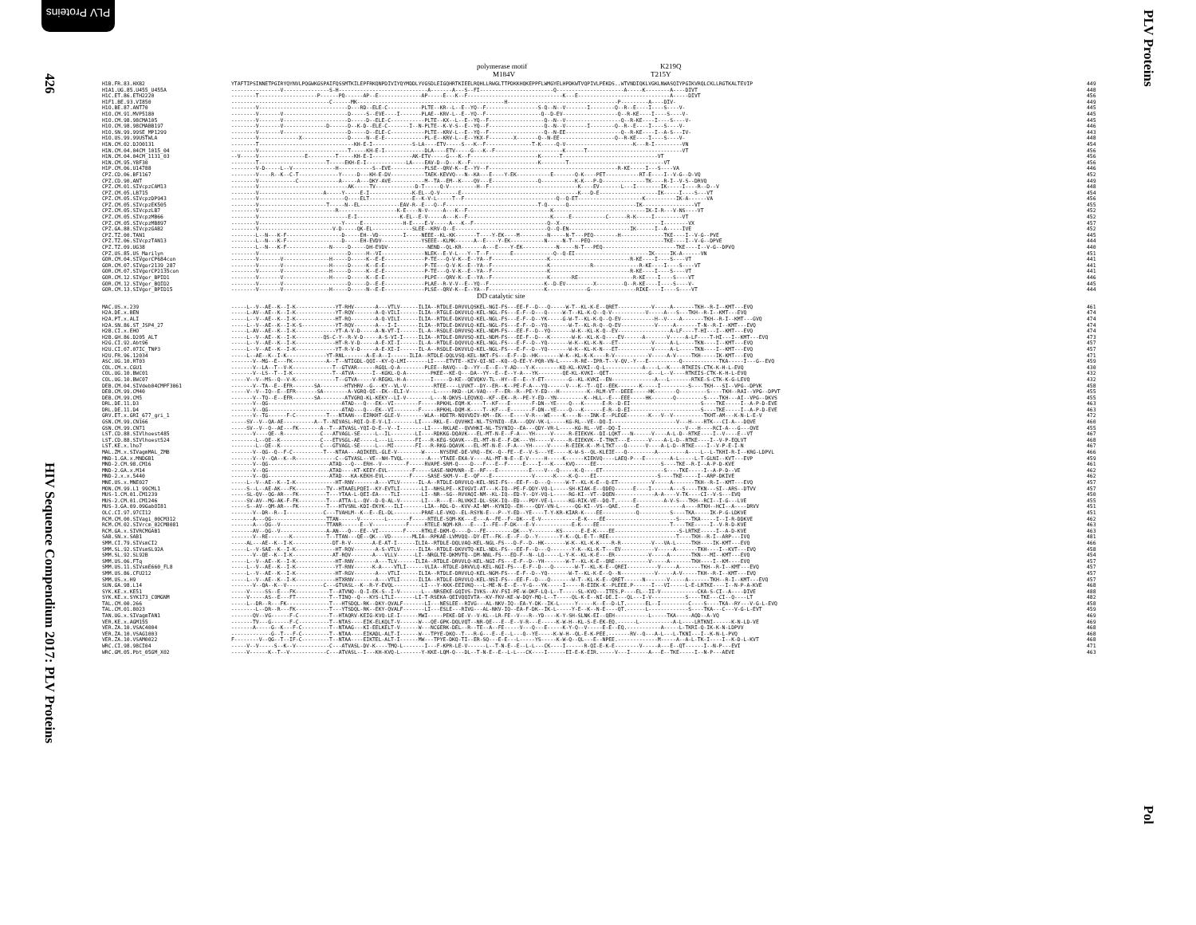PLV Proteins
426
HIV Sequence Compendium 2017: PLV Proteins
PLV Proteins
Pol
polymerase motif
M184V
K219Q
T215Y
| H1B.FR.83.HXB2 | YTAFTIPSINNETPGIRYQYNVLPQGWKGSPAIFQSSMTKILEPFRKQNPDIVIYQYMDDLYVGSDLEIGQHRTKIEELRQHLLRWGLTTPDKKHQKEPPFLWMGYELHPDKWTVQPIVLPEKDS..WTVNDIQKLVGKLNWASQIYPGIKVRQLCKLLRGTKALTEVIP | 449 |
| H1A1.UG.85.U455_U455A | ----------------V---------------S-H-----------------------------A-------A---S--FI------------------------Q----------------------A-----K--------A----DIVT | 448 |
| H1C.ET.86.ETH2220 | --------T-------------------P------PQ------AP--E--------------AP-----E---K--F-------------------------------K---E------------------------------A-----DIVT | 456 |
| H1F1.BE.93.VI850 | --------------------------------C------MK------------------------------------------------H------------------------------------P---------A----DIV- | 449 |
| H1O.BE.87.ANT70 | --------V-----------------------------D---RD--ELE-C-----------PLTE--KR--L--E--YQ--F-----------------S-Q--N--V-------I--------Q--R--E----I----S----V- | 445 |
| H1O.CM.91.MVP5180 | --------V-------V---------------------D-----S--EVE----I-------PLAE--KRV-L--E--YQ--F------------------Q--D-EV------------------Q--R-KE----I----S----V- | 445 |
| H1O.CM.98.98CMA105 | --------V-------V---------------------D-----D--ELE-C-----------PLTE--KX--L--E--YQ--F------------------Q--N--V------------------Q--R-KE----I----S----V- | 445 |
| H1O.CM.98.98CMABB197 | --------V-------V--------------D------D--K-D--ELE-C-------I--N-PLTE--K-V-S--E--YQ--F------------------Q--N--V-------I--------Q--R--E----I----S----V- | 446 |
| H1O.SN.99.99SE_MP1299 | --------V-------V---------------------D-----D--ELE-C-----------PLTE--KRV-L--E--YQ--F------------------Q--N-EE------------------Q--R-KE----I--A-S---IV- | 443 |
| H1O.US.99.99USTWLA | --------V-------------X---------------D-----N--E-E-------------PL-E--KRV-L--E--YKX-F--------X-------Q--N-EE------------------Q--R-KE----I----S----V- | 448 |
| H1N.CM.02.DJO0131 | --------T-------------------------------KH-E-I-------------S-LA----ETV-----S---K--F---------------T-K-----Q-V----------------------K---R-I---------VN | 454 |
| H1N.CM.04.04CM_1015_04 | --------V-----------------------------T-----KH-E-I-------------DLA----ETV-----G---K--F----------------------K------T-------------------------------VT | 456 |
| H1N.CM.04.04CM_1131_03 | --V-----V---------------E---------T-----KH-E-I-------------AK-ETV-----G---K--F----------------------K------T-------------------------------VT | 456 |
| H1N.CM.95.YBF30 | --------T----------------------T-----EKH-E-I-------------LA----EAV-D--D---K--F----------------------K--------T-------------------------------VT | 456 |
| H1P.CM.06.U14788 | --------V-D-----L--V--------------H-----------S--EVE-----------PLSE--QRV-K--E--YV--F------------------------------------------R-KE-----I---S----VA | 446 |
| CPZ.CD.06.BF1167 | --------V----R--K--C-T-------------Y-----D---KH-E-DV-----------TAEK-KEVVQ---N--KA---E----Y-EK-----------E-------Q-K----PET-----------RT-E----I--V-G--D-VQ | 452 |
| CPZ.CD.90.ANT | --------V------------C-------------A-----A---DKY-AVE-----------M--TA--EM--K----QV---E---------------Q-----------K-K---P-D--------------TK----R-I--V-S--DRVQ | 449 |
| CPZ.CM.01.SIVcpzCAM13 | --------V-----------------------------AK-----TV-------------D-T-----Q-V---------H--F-----------------------------K----EV-------L---I--------IK-----I----R--D--V | 448 |
| CPZ.CM.05.LB715 | --------V---------------------A-----Y-----E-I--------------K-EL--Q-V------E--------------------------------------K---D-E-------------------IK-----I----S---VT | 454 |
| CPZ.CM.05.SIVcpzDP943 | --------V----------------------------Q----ELT--------------E--K-V-L-----T--F------------------------------Q--Q-ET---------------------K----------IK-A------VA | 456 |
| CPZ.CM.05.SIVcpzEK505 | --------V----------------------T-----N--EL-------------EAV-R--E---Q--F------------------------------T-Q------Q----------------------IK-----------------VT | 455 |
| CPZ.CM.05.SIVcpzLB7 | --------V-------------------------R-------------------K-E----N-V-----A---K--F---------------------------K------------------------------IK-I-R---V-NS----VT | 452 |
| CPZ.CM.05.SIVcpzMB66 | --------V-----------------------------E-I--------------K-EL--E-V-----A---K--F---------------------------K-----E-----------C------R-K-----I---------VT | 452 |
| CPZ.CM.05.SIVcpzMB897 | --------V---------------------------Y-----E-------------H-E----E-V-----A---K--F------------------------Q--X---------------------------------I--------VX | 457 |
| CPZ.GA.88.SIVcpzGAB2 | --------V------------------------V-D-----QK-EL-------------SLEE--KRV-Q--E------------------------------Q--Q-EN--------------------IK------I--A-----IVE | 452 |
| CPZ.TZ.00.TAN1 | --------L--N---K-F------------------D-----EH--VD--------I-----NEEE--KL-KK-------T----Y-EK----M---------N-----N-T---PEQ--------H--------------TKE----I--V-G--PVE | 445 |
| CPZ.TZ.06.SIVcpzTAN13 | --------L--N---K-F------------------D-----EH-EVDV-------------YSEEE--KLMK------A--E----Y-EK-----------N-----N-T---PEQ------------------------TKE----I--V-G--DPVE | 444 |
| CPZ.TZ.09.UG38 | --------L--N---K-F--------------N-----D-----DH-EVDV-------------NEND--QL-KR-------A---E----Y-EK-----------N-----N-T---PEQ------------------------TKE----I--V-G--DPVQ | 440 |
| CPZ.US.85.US_Marilyn | --------V-----------------------------D-----H--VI--------------NLEK--E-V-L---Y--T--F-------E-------------Q--Q-EI------------------------IK-----IK-A------VN | 451 |
| GOR.CM.04.SIVgorCP684con | --------V-------V---------------H-----D-----K--E-E-------------P-TE---Q-V-K--E--YA--F------------------K--------------------------R-KE----I----S----VT | 441 |
| GOR.CM.07.SIVgor2139_287 | --------V-------V---------------H-----D-----K--E-E-------------P-TE---Q-V-K--E--YA--F------------------K-------------R---------------R-KE----I----S----VT | 441 |
| GOR.CM.07.SIVgorCP2135con | --------V-------V---------------H-----D-----K--E-E-------------P-TE---Q-V-K--E--YA--F------------------K--------------------------R-KE----I----S----VT | 441 |
| GOR.CM.12.SIVgor_BPID1 | --------V-------V---------------H-----D-----K--E-E-------------PLPE---QRV-K--E--YA--F------------------K-------RE------------------R-KE----I----S----VT | 446 |
| GOR.CM.12.SIVgor_BQID2 | --------V-------V---------------------D-----D--E-E-------------PLAE--R-V-V--E--YQ--F------------------K--D-EV---------X---------Q--R-KE----I----S----V- | 445 |
| GOR.CM.13.SIVgor_BPID15 | --------V-------V---------------H-----D-----N--E-E-------------PLSE--QRV-K--E--YA--F------------------K-------------G---------------RIKE----I----S----VT | 444 |
| DD catalytic site | | |
| MAC.US.x.239 | -----L--V--AE--K--I-K-------------YT-RHV-------A---VTLV------ILIA--RTDLE-DRVVLQSKEL-NGI-FS---EE-F--D---Q-----W-T--KL-K-E--QRET-----------V-----A-------TKH--R-I--KMT---EVQ | 461 |
| H2A.DE.x.BEN | -----L-AV--AE--K--I-K-------------YT-RQV-------A-Q-VILI------ILIA--RTGLE-DKVVLQ-KEL-NGL-FS---E-F--D---Q-----W-T--KL-K-Q--Q-V-----------V-----A---S---TKH--R-I--KMT---EVQ | 474 |
| H2A.PT.x.ALI | -----L--V--AE--K--I-K-------------HT-RQ--------A-Q-VILI------ILIA--RTDLE-DKVVLQ-KEL-NGL-FS---E-F--D--YK-----G-W-T--KL-K-Q--Q-EV-----------H--V----A-------TKH--R-I--KMT---GVQ | 474 |
| H2A.SN.86.ST_JSP4_27 | -----L--V--AE--K--I-K-S-----------YT-RQV-------A---I-I-------ILIA--RTDLE-DKVVLQ-KEL-NGL-FS---E-F--D--YQ-------W-T--KL-R-Q--Q-EV-----------V-----A-------T-N--R-I--KMT---EVQ | 474 |
| H2B.CI.x.EHO | -----L-AV--AE--K--I-K-------------YT-A-V-D-----A-N-VT-I------IL-A--RSDLE-DRVVSQ-KEL-NDM-FS---EE-F--D--YQ-------W-K--KL-K-Q--EV-----------------A-LF----T-HI---I--KMT---EVQ | 474 |
| H2B.GH.86.D205_ALT | -----L--V--AE--K--I-K---------QS-C-Y--R-V-D-----A-S-VI-I-----ILIA--RTDLE-DRVVSQ-KEL-NDM-FS---EE-F--D---K-------W-K--KL-K-Q----EV------A-------V-----A-LF----T-HI---I--KMT---EVQ | 473 |
| H2G.CI.92.Abt96 | -----L--V--AE--K--I-K-------------HT-R-V-D-----A-E-XI-I------IL-A--RTDLE-DQVVLQ-KEL-NGL-FS---E-F--D--YQ-------W-K--KL-K-N---ET-----------V-----A-L-----TKN----I--KMT---EVQ | 457 |
| H2U.CI.07.07IC_TNP3 | -----L--V--AE--K--I-K-------------YT-R-V-D-----A-E-XI-I------IL-A--RSDLE-DKVVLQ-KEL-NGL-FS---E-F--D--YQ-------W-K--KL-K-N---ET-----------V-----A-L-----TKN----I--KMT---EVQ | 457 |
| H2U.FR.96.12034 | -----L--AE--K--I-K-------------YT-RNL-------A-E-A--I------ILIA--RTDLE-DQLVSQ-KEL-NKT-FS---E-F--D--HK-------W-K--KL-K-K----R-V-----------V-----A-V-----TKH-----IK-KMT---EVQ | 471 |
| ASC.UG.10.RT03 | -------V--MG--E---FK-----------A--T--NTIGDL-QQI--KY-Q-LMI-------LI----ETVTE--KIV-QI-NI--KQ--Q-EE-Y-PQR-VN-L-----R-RE--IPR-T--V-QV.-Y---E----------Q------------TKA-----I---G--EVQ | 459 |
| COL.CM.x.CGU1 | -------V--LA--T--V-K-------------T--GTVAR------RGQL-Q-A--------PLEE--RAVQ---D--YY--E--E--Y-AD---Y-K--------KQ-KL-KVKI--Q-L------------A----L--K----RTKEIS-CTK-K-H-L-EVQ | 430 |
| COL.UG.10.BWC01 | -------V--LS--T--I-K-------------T--ATVA------I--KGKL-Q-A--------PKEE--KE-Q---DA--YY--E--E--Y-A---YK--------QE-KL-KVKI--QET-------------G---L--V----RTKEIS-CTK-K-H-L-EVQ | 432 |
| COL.UG.10.BWC07 | -----V--V--MS--Q--V-K-------------T--GTVA-----V-REGKL-H-A--------I-----D-KE--QEVQKV-TL--HY--E--E--Y-ET--------G--KL-KVKI--EN--------------A---L-------RTKE-S-CTK-K-G-LEVQ | 432 |
| DEB.CM.04.SIVdeb04CMPF3061 | -------V--TA--E--EFR-------SA--------HTVHRV--G---KY--VL-V---------RTEE----LVVKT--DY--ER--K--PE-F-A---YQ------V---K--T--QI--EEK-------K-----I---------S----TKH---SI--VPG--DPVK | 458 |
| DEB.CM.99.CM40 | -----V--V--IQ--E--EFR-------SA--------A-VGRQ-QI--EK--ELI-V--------L-----RKD--LK-VAQ---F--ER--R--PE-Y-ED---H---------K--RLM-VT--DEEE-----HK-------Q---------S----TKH--RAI--VPG--DPVT | 455 |
| DEB.CM.99.CM5 | -------V--TQ--E--EFR-------SA--------ATVGRQ-KL-KEKY--LI-V--------L---N-DKVS-LEQVKQ--KF--EK--R--PE-Y-ED--YN---------K--HLL--E---EEE-----HK-------Q---------S----TKH---AI--VPG--DKVS | 455 |
| DRL.DE.11.D3 | -------V--QG------------------------ATAD---Q---EK--VI--------F-----RPKHL-EQM-K----T--KF---E-------F-DN--YE----Q---K------E-R--D-EI-----------------------S----TKE-----I--A-P-D-EVE | 463 |
| DRL.DE.11.D4 | -------V--QG------------------------ATAD---Q---EK--VI--------F-----RPKHL-DQM-K----T--KF---E-------F-DN--YE----Q---K------E-R--D-EI-----------------------S----TKE-----I--A-P-D-EVE | 463 |
| GRV.ET.x.GRI_677_gri_1 | -------V--TG------F-C----------T---NTAAN---EIRKHT-GLE-V--------WLA--HDETR-NQVVDIV-KM--EK---E----V-R---WE----K----N---INK-E--PLEGE-------K---V--V----------TKHT-AM---K-N-L-E-V | 472 |
| GSN.CM.99.CN166 | -----SV--V--QA-AE----------A--T--NIVASL-RQI-D-E-V-LI--------LI----RKL-E--QVVHKI-NL-TSYNIQ--EA---QDV-VK-L-----KG-RL--VE--DQ-I---------------------V---H----RTK---CI-A---DQVE | 460 |
| GSN.CM.99.CN71 | -----SV--V--Q--AE---FK-------A--T--ATVASL-YQI-D-E--V--I--------LI----RKLAE--QVVHKI-NL-TSYNIQ--EA---QDY-VR-L-----KG-RL--VE--DQ-I---------------------V---H----RCI-A---G---QVE | 455 |
| LST.CD.88.SIVlhoest485 | -------V----QE--R------------C---ATVAGL-SE-----L--IL--------LI----RDKKG-DQAVK---EL-MT-N-E--F-A---YH-----V-----R-EIEKVK--DI-LQKT---N------V----A-L-D--RTKE----I--V----E--VT | 467 |
| LST.CD.88.SIVlhoest524 | --------L--QE--K-------------C---ETVSGL-AE-----L---LL-------FI---R-KEG-SQAVK---EL-MT-N-E--F-DK---YH-----V-----R-EIEKVK--I-TRKT---E------V----A-L-D--RTKE----I--V-P-EQLVT | 468 |
| LST.KE.x.lho7 | --------L--QE--K-------------C---GTVAGL-SE-----L---MI-------FI---R-RKG-DQAVK---EL-MT-N-E--F-A---YH-----V-----R-EIEK-K--M-LTKT---Q------V----A-L-D--RTKE----I--V-P-E-I-N | 467 |
| MAL.ZM.x.SIVagmMAL_ZMB | -------V--QG--Q--F-C----------T---NTAA---AQIKEEL-GLE-V--------W-----NYSERE-DE-VRQ--EK--Q--FE--E--V-S---YE-----K-W-S--QL-KLEIE---Q---------A---------A----L--L-TKHI-R-I--KRG-LDPVL | 466 |
| MND-1.GA.x.MNDGB1 | -------V--V--QA--K--R-------------C--GTVASL--VE--NH-TVQL--------A---YTAEE-EKA-V----AL-MT-N-E--E-V-----H-----K------KIEKVQ----LAEQ-P---E--------A-L-----L-T-GLNI--KVT---EVP | 459 |
| MND-2.CM.98.CM16 | -------V--QG--------------------ATAD---Q---ERH--V--------F-----RVAPE-SRM-Q----D---F---E--F-----E----I---K----KVQ-----EE---------------------S----TKE--R-I--A-P-D-KVE | 461 |
| MND-2.GA.x.M14 | -------V--QG--------------------ATAD----KT-KEEY-EVL--------F-----SASE-NKMVNR--E--RF---E----------E----V---Q-----K-Q----ET--------------------S----TKE-----I--A-P-D--VE | 462 |
| MND-2.x.x.5440 | -------V--QG--------------------ATAD---KA-KEKH-EVL--------F-----SASE-SKM-V--E--QF---E-------------V------K----K-Q----EI--------------------S----TKE-----I--ARP-DKIVE | 462 |
| MNE.US.x.MNE027 | -----L--V--AE--K--I-K-------------HT-RNV-------A---VTLV------IL-A--RTDLE-DRVVLQ-KEL-NSI-FS---EE-F--D---Q-----W-T--KL-K-E--Q-ET-----------V-----A-------TKH--R-I--KMT---EVQ | 457 |
| MON.CM.99.L1_99CML1 | -----S--L--AE-AK---FK----------TV--HTAAELPQEI--KY-EVTLI-------LI--NHSLPE--KIVGVI-AT---K-IQ--PE-F-DDY-VQ-L-----SH-KIAK-E--QDEQ------E----I------A---S----TKN---SI--ARS--DTVV | 457 |
| MUS-1.CM.01.CM1239 | -----SL-QV--QG-AR---FK---------T---YTAA-L-QEI-EA----TLI-------LI--NR--SG--RVVAQI-NM--KL-IQ--ED-Y--DY-VQ-L-----RG-KI--VT--DQEN-------------A-A----V-TK----CI--V-S---EVQ | 450 |
| MUS-2.CM.01.CM1246 | -----SV-AV--MG-AK-F-FK---------T---ATTA-L--QV--D-Q-AL-V-------LI---R---E--RLVKKI-DL-SSK-IQ--ED---PDY-VE-L-----KG-RIK-VE--DQ-T.-----E---------A-V-S---TKH--RCI--I-G---LVE | 455 |
| MUS-3.GA.09.09GabOI81 | -----S--AV--QM-AR---FK---------T---HTVSNL-KDI-EKYK---ILI-------LIA--RDL-D--KVV-AI-NM--KYNIQ--EH----QDY-VN-L-----QG-KI--VS--QAE.-----E--------------A----RTKH--HCI--A----DRVV | 451 |
| OLC.CI.97.97CI12 | -------V--DR--R--I------------C---TVAHLM--K--E--EL-DL---------PRAE-LE-VKQ--EL-RSYN-E---P--Y-ED--YE----T-Y-KR-KIAR-K----EE-----------Q----------S----TKA-----IK-P-G-LDKVE | 451 |
| RCM.CM.00.SIVagi_00CM312 | -------A---QG------------------TTAN------V--------L-------F-----RTELE-SQM-KK---E---A--FE--F--DK---E-V------------E-K----EE-----------------------S----TKA-----I--I-R-DDKVE | 462 |
| RCM.CM.02.SIVrcm_02CM8081 | -------A---QG--V---------------TTANR------E--V-----------F-----RTELE-NQM-KR---E---I--FE--F-DK---E-V------------E-K----EE-----------------------T----TKE-----I--V-R-D-KVE | 463 |
| RCM.GA.x.SIVRCMGAB1 | -------AV--QG--V---------------A-AN---Q---EE--VI--------F-----RTKLE-DKM-Q----D---FE---------DK---Y--------KS------E-E-K----EE---------------------S-LRTKE-----I--A-D-KVE | 463 |
| SAB.SN.x.SAB1 | -------V--RE-------K-----------T--TTAN---QE--QK---VD-------MLIA--RPKAE-LVMVQQ--DY-ET--FK--E--F--D--Y-------Y-K--QL-E-T--REE----------------------T----TKH--R-I--ARP---IVQ | 481 |
| SMM.CI.79.SIVsmCI2 | -----AL---AE--K--I-K-------------DT-R-V-------A-E-AT-I------ILIA--RTDLE-DQLVAQ-KEL-NGL-FS---D-F--D--HK-------W-K--KL-K-K----R-R----------V---VA-L-----TKH----IK-KMT---EVQ | 466 |
| SMM.SL.92.SIVsmSL92A | -----L--V-SAE--K--I-K-------------HT-RQV-------A-S-VTLV------ILIA--RTDLE-DKVVTQ-KEL-NDL-FS---EE-F--D---Q-------Y-K--KL-K-T---EV-----------V-----A-------TKH----I--KVT---EVQ | 458 |
| SMM.SL.92.SL92B | -------V--QE--K--I-K-------------AT-RQV-------A---VLLV------LI--NRGLTE-DKMVTQ--DM-NNL-FS---ED-F--N--LQ-----L-Y-K--KL-K-E---ER-----------V-----A-------TKN---MI--KMT---EVQ | 454 |
| SMM.US.06.FTq | -----L--V--AE--K--I-K-------------HT-RNV-------A---TLV------ILIA--RTDLE-DRVVLQ-KEL-NGI-FS---E-F--D--YH-------W-T--KL-K-E--QRE-----------V-----A-------TKH----I--KM----EVQ | 457 |
| SMM.US.11.SIVsmE660_FL8 | -----L--V--AE--K--I-K-------------YT-RNV------K-A----VTLI------VLIA--RTDLE-DRVVLQ-KEL-NGI-FS---E-F--D---Q-------W-T--KL-K-E--QREI----------V-----A-------TKH--R-I--KMT---EVQ | 457 |
| SMM.US.86.CFU212 | -----L--V--AE--K--I-K-------------HT-RGV-------A---VTLI------ILIA--RTDLE-DRVVLQ-KEL-NGM-FS---E-F--D--YQ-------W-T--KL-K-E--Q--N-----------V-----A-V-----TKH--R-I--KMT---EVQ | 457 |
| SMM.US.x.H9 | -----L--V--AE--K--I-K-------------HTXRNV-------A---VTLI------ILIA--RTDLE-DRVVLQ-KEL-NSI-FS---EE-F--D---Q-------W-T--KL-K-E--QRET------N-------V-----A-------TKH--R-I--KMT---EVQ | 457 |
| SUN.GA.98.L14 | -------V--QA--K--V------------C---GTVASL--K--R-Y-EVQL---------LI---Y-KKK-EEIVKQ---L-ME-N-E--E--Y-G---YK-----I-----R-EIEK-K--PLEEE.P------I---VI-----L-E-LRTKE----I--N-P-A-KVE | 468 |
| SYK.KE.x.KE51 | -----V-----SS--E---FK-----------T--ATVNQ--Q-I-EK-S--I-V-------L---NRSEKE-GQIVS-IVKS--AV-FSI-PE-W-DKF-LQ-L--T-----SL-KVQ---ITES.P----EL--II-V------------CKA-S-CI--A----DIVE | 488 |
| SYK.KE.x.SYK173_COMGNM | -----V-----AS--E---FT-----------T--TINQ--Q---KYS-LTLI-------LI-T-RSEKA-QEIVQQIVTA--KV-FKV-KE-W-DQY-MQ-L--T-----QL-K-E--NI-DE.I---QL---I-V-----------S----TKE---CI--Q----LT | 482 |
| TAL.CM.00.266 | -----L--DR--R---FK--------------T---HTSDQL-RK--DKY-QVALF-------LI---NESLEE--RIVG---AL-NKV-IQ--EA-Y-DK--IK-L-----Y-----K--E--D-LT.------EL--I---------C----S----TKA--RY---V-G-L-EVQ | 458 |
| TAL.CM.01.8023 | --------L--DR--R---FK-----------T---YTSDQL-RK--EKY-QVALF-------LI---ESLE---RIVG---AL-NKV-IQ--EA-F-DK--IK-L-----Y-E--K--N-E----QT.------L-------------S----TKA---C---V-G-L-EVT | 459 |
| TAN.UG.x.SIVagmTAN1 | -------QV--VG------F-C----------T--HTAQRV-KEIG-KVQ-LE-I------MWI-----PEKE-DE-V--V-KL--LR-FE--V---R--YD----K-Y-SH-SLNK-EI--QEH-----------L-----TKA-----AQD--A-VQ | 469 |
| VER.KE.x.AGM155 | -------TV---G------F-C----------T--NTAS----EIK-ELKQLT-V------W---QE-GPK-DQLVQT--NR-QE---E--E--V-R---E-----K-W-H--KL-S-E-EK-EQ.------L-----------A-L----LRTKNI------K-N-LD-VE | 469 |
| VER.ZA.10.VSAC4004 | -------A-----G--K---F-C---------T--NTAAG---KI-EELKELT-V------W---NCGERK-DEL--R--TE--A--FE-----V---Q---E-----K-Y-Q--V-----E-E--EQ.-----------A-----L-TKRI-Q-IK-K-N-LDPVV | 468 |
| VER.ZA.10.VSAG1003 | -------------G--T---F-C---------T--NTAA----EIKADL-ALT-I------W---TPYE-DKQ--T---R-G---E--E--L---Q--YE-----K-W-H--QL-E-K-PEE.-------RV--Q---A-L---L-TKNI---I--K-N-L-PVQ | 468 |
| VER.ZA.10.VSAM0022 | F--------V--QG--T--IF-C---------T--NTAA----EIKTEL-ALT-I------MW---TPYE-DKQ-TI--ER-SQ---E-E---L-----YS-----K-W-Q--QL---E--NPEE.-------------M-----A--A-L-TK-I----I--K-D-L-KVT | 468 |
| WRC.CI.98.98CI04 | -----V--V-----S--K--V-----------C---ATVASL-DV-K----TMQ-L-------I---F-KPR-LE-V------L--T-N-E--E--L-L---CK----I------R-QI-E-K-E--------V-----A---E--QT------I--N-P---EVI | 471 |
| WRC.GM.05.Pbt_05GM_X02 | -----V------K--T--V------------C---ATVASL--I---KH-KVQ-L-------Y-KKE-LQM-Q---DL--T-N-E--E--L-L---CK----I------EI-E-K-EIR.-----V---I------A---E--TKE-----I--N-P---AEVE | 463 |